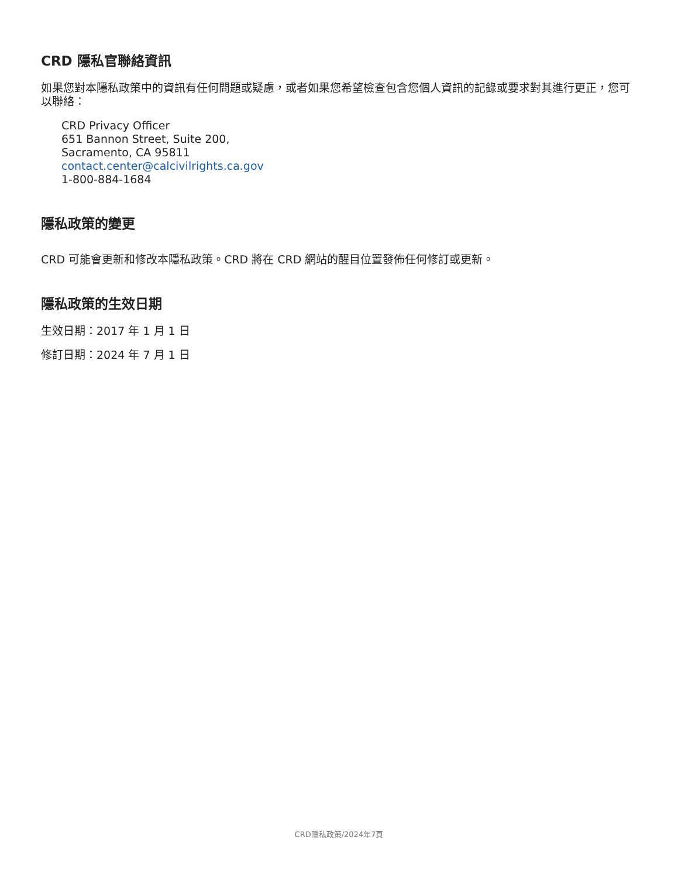CRD 隱私官聯絡資訊
如果您對本隱私政策中的資訊有任何問題或疑慮，或者如果您希望檢查包含您個人資訊的記錄或要求對其進行更正，您可以聯絡：
CRD Privacy Officer
651 Bannon Street, Suite 200,
Sacramento, CA 95811
contact.center@calcivilrights.ca.gov
1-800-884-1684
隱私政策的變更
CRD 可能會更新和修改本隱私政策。CRD 將在 CRD 網站的醒目位置發佈任何修訂或更新。
隱私政策的生效日期
生效日期：2017 年 1 月 1 日
修訂日期：2024 年 7 月 1 日
CRD隱私政策/2024年7頁